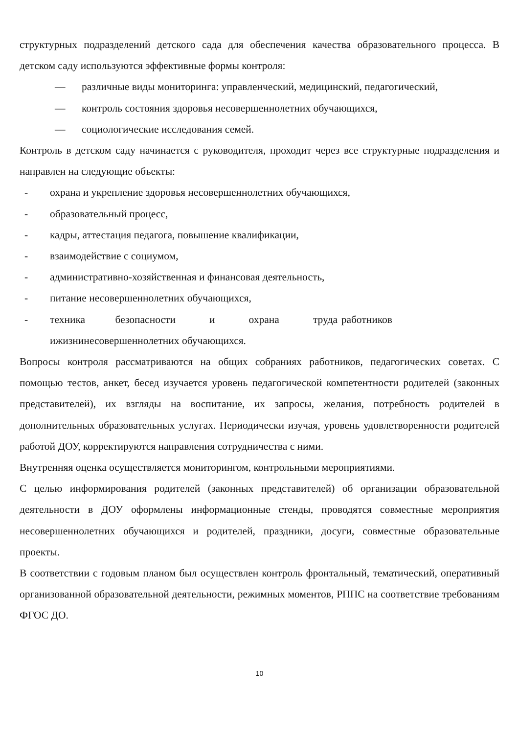структурных подразделений детского сада для обеспечения качества образовательного процесса. В детском саду используются эффективные формы контроля:
— различные виды мониторинга: управленческий, медицинский, педагогический,
— контроль состояния здоровья несовершеннолетних обучающихся,
— социологические исследования семей.
Контроль в детском саду начинается с руководителя, проходит через все структурные подразделения и направлен на следующие объекты:
- охрана и укрепление здоровья несовершеннолетних обучающихся,
- образовательный процесс,
- кадры, аттестация педагога, повышение квалификации,
- взаимодействие с социумом,
- административно-хозяйственная и финансовая деятельность,
- питание несовершеннолетних обучающихся,
- техника безопасности и охрана труда работников ижизнинесовершеннолетних обучающихся.
Вопросы контроля рассматриваются на общих собраниях работников, педагогических советах. С помощью тестов, анкет, бесед изучается уровень педагогической компетентности родителей (законных представителей), их взгляды на воспитание, их запросы, желания, потребность родителей в дополнительных образовательных услугах. Периодически изучая, уровень удовлетворенности родителей работой ДОУ, корректируются направления сотрудничества с ними.
Внутренняя оценка осуществляется мониторингом, контрольными мероприятиями.
С целью информирования родителей (законных представителей) об организации образовательной деятельности в ДОУ оформлены информационные стенды, проводятся совместные мероприятия несовершеннолетних обучающихся и родителей, праздники, досуги, совместные образовательные проекты.
В соответствии с годовым планом был осуществлен контроль фронтальный, тематический, оперативный организованной образовательной деятельности, режимных моментов, РППС на соответствие требованиям ФГОС ДО.
10